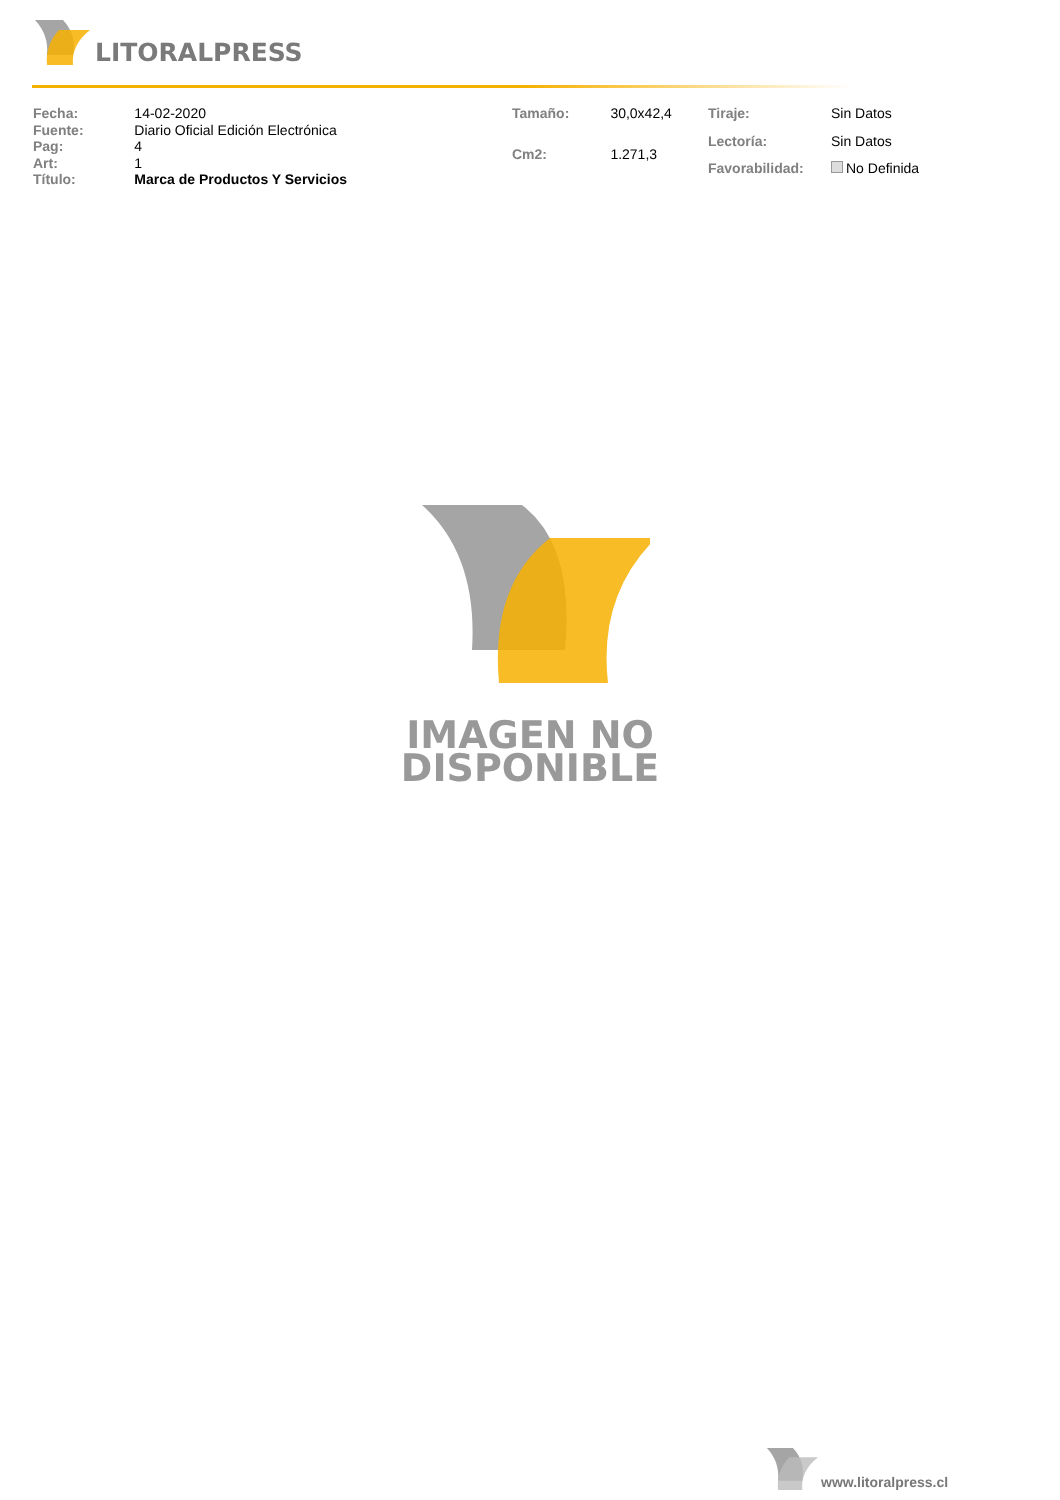LITORALPRESS
| Fecha: | 14-02-2020 |
| Fuente: | Diario Oficial Edición Electrónica |
| Pag: | 4 |
| Art: | 1 |
| Título: | Marca de Productos Y Servicios |
| Tamaño: | 30,0x42,4 |
| Cm2: | 1.271,3 |
| Tiraje: | Sin Datos |
| Lectoría: | Sin Datos |
| Favorabilidad: | No Definida |
IMAGEN NO
DISPONIBLE
www.litoralpress.cl